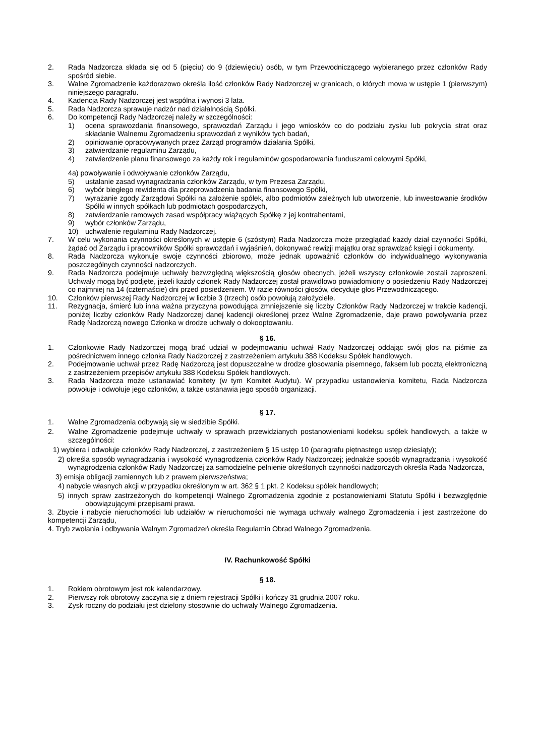2. Rada Nadzorcza składa się od 5 (pięciu) do 9 (dziewięciu) osób, w tym Przewodniczącego wybieranego przez członków Rady spośród siebie.
3. Walne Zgromadzenie każdorazowo określa ilość członków Rady Nadzorczej w granicach, o których mowa w ustępie 1 (pierwszym) niniejszego paragrafu.
4. Kadencja Rady Nadzorczej jest wspólna i wynosi 3 lata.
5. Rada Nadzorcza sprawuje nadzór nad działalnością Spółki.
6. Do kompetencji Rady Nadzorczej należy w szczególności:
1) ocena sprawozdania finansowego, sprawozdań Zarządu i jego wniosków co do podziału zysku lub pokrycia strat oraz składanie Walnemu Zgromadzeniu sprawozdań z wyników tych badań,
2) opiniowanie opracowywanych przez Zarząd programów działania Spółki,
3) zatwierdzanie regulaminu Zarządu,
4) zatwierdzenie planu finansowego za każdy rok i regulaminów gospodarowania funduszami celowymi Spółki,
4a) powoływanie i odwoływanie członków Zarządu,
5) ustalanie zasad wynagradzania członków Zarządu, w tym Prezesa Zarządu,
6) wybór biegłego rewidenta dla przeprowadzenia badania finansowego Spółki,
7) wyrażanie zgody Zarządowi Spółki na założenie spółek, albo podmiotów zależnych lub utworzenie, lub inwestowanie środków Spółki w innych spółkach lub podmiotach gospodarczych,
8) zatwierdzanie ramowych zasad współpracy wiążących Spółkę z jej kontrahentami,
9) wybór członków Zarządu,
10) uchwalenie regulaminu Rady Nadzorczej.
7. W celu wykonania czynności określonych w ustępie 6 (szóstym) Rada Nadzorcza może przeglądać każdy dział czynności Spółki, żądać od Zarządu i pracowników Spółki sprawozdań i wyjaśnień, dokonywać rewizji majątku oraz sprawdzać księgi i dokumenty.
8. Rada Nadzorcza wykonuje swoje czynności zbiorowo, może jednak upoważnić członków do indywidualnego wykonywania poszczególnych czynności nadzorczych.
9. Rada Nadzorcza podejmuje uchwały bezwzględną większością głosów obecnych, jeżeli wszyscy członkowie zostali zaproszeni. Uchwały mogą być podjęte, jeżeli każdy członek Rady Nadzorczej został prawidłowo powiadomiony o posiedzeniu Rady Nadzorczej co najmniej na 14 (czternaście) dni przed posiedzeniem. W razie równości głosów, decyduje głos Przewodniczącego.
10. Członków pierwszej Rady Nadzorczej w liczbie 3 (trzech) osób powołują założyciele.
11. Rezygnacja, śmierć lub inna ważna przyczyna powodująca zmniejszenie się liczby Członków Rady Nadzorczej w trakcie kadencji, poniżej liczby członków Rady Nadzorczej danej kadencji określonej przez Walne Zgromadzenie, daje prawo powoływania przez Radę Nadzorczą nowego Członka w drodze uchwały o dokooptowaniu.
§ 16.
1. Członkowie Rady Nadzorczej mogą brać udział w podejmowaniu uchwał Rady Nadzorczej oddając swój głos na piśmie za pośrednictwem innego członka Rady Nadzorczej z zastrzeżeniem artykułu 388 Kodeksu Spółek handlowych.
2. Podejmowanie uchwał przez Radę Nadzorczą jest dopuszczalne w drodze głosowania pisemnego, faksem lub pocztą elektroniczną z zastrzeżeniem przepisów artykułu 388 Kodeksu Spółek handlowych.
3. Rada Nadzorcza może ustanawiać komitety (w tym Komitet Audytu). W przypadku ustanowienia komitetu, Rada Nadzorcza powołuje i odwołuje jego członków, a także ustanawia jego sposób organizacji.
§ 17.
1. Walne Zgromadzenia odbywają się w siedzibie Spółki.
2. Walne Zgromadzenie podejmuje uchwały w sprawach przewidzianych postanowieniami kodeksu spółek handlowych, a także w szczególności:
1) wybiera i odwołuje członków Rady Nadzorczej, z zastrzeżeniem § 15 ustęp 10 (paragrafu piętnastego ustęp dziesiąty);
2) określa sposób wynagradzania i wysokość wynagrodzenia członków Rady Nadzorczej; jednakże sposób wynagradzania i wysokość wynagrodzenia członków Rady Nadzorczej za samodzielne pełnienie określonych czynności nadzorczych określa Rada Nadzorcza,
3) emisja obligacji zamiennych lub z prawem pierwszeństwa;
4) nabycie własnych akcji w przypadku określonym w art. 362 § 1 pkt. 2 Kodeksu spółek handlowych;
5) innych spraw zastrzeżonych do kompetencji Walnego Zgromadzenia zgodnie z postanowieniami Statutu Spółki i bezwzględnie obowiązującymi przepisami prawa.
3. Zbycie i nabycie nieruchomości lub udziałów w nieruchomości nie wymaga uchwały walnego Zgromadzenia i jest zastrzeżone do kompetencji Zarządu,
4. Tryb zwołania i odbywania Walnym Zgromadzeń określa Regulamin Obrad Walnego Zgromadzenia.
IV. Rachunkowość Spółki
§ 18.
1. Rokiem obrotowym jest rok kalendarzowy.
2. Pierwszy rok obrotowy zaczyna się z dniem rejestracji Spółki i kończy 31 grudnia 2007 roku.
3. Zysk roczny do podziału jest dzielony stosownie do uchwały Walnego Zgromadzenia.